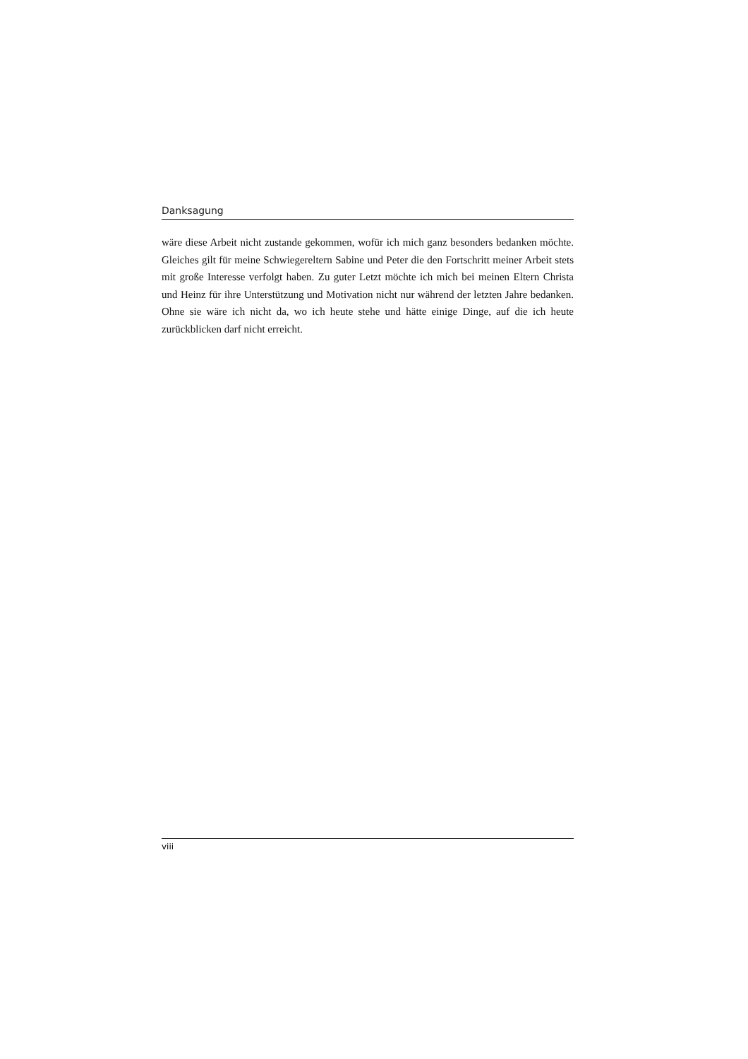Danksagung
wäre diese Arbeit nicht zustande gekommen, wofür ich mich ganz besonders bedanken möchte. Gleiches gilt für meine Schwiegereltern Sabine und Peter die den Fortschritt meiner Arbeit stets mit große Interesse verfolgt haben. Zu guter Letzt möchte ich mich bei meinen Eltern Christa und Heinz für ihre Unterstützung und Motivation nicht nur während der letzten Jahre bedanken. Ohne sie wäre ich nicht da, wo ich heute stehe und hätte einige Dinge, auf die ich heute zurückblicken darf nicht erreicht.
viii